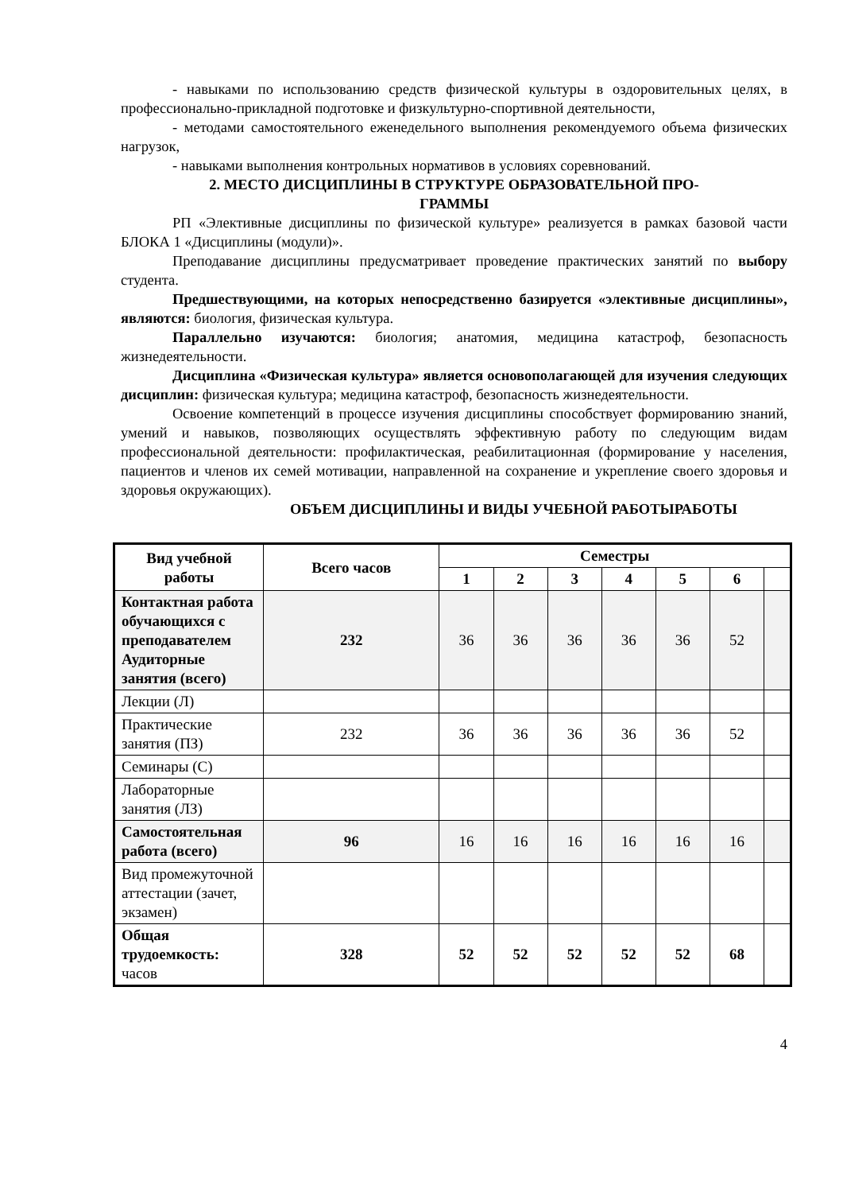- навыками по использованию средств физической культуры в оздоровительных целях, в профессионально-прикладной подготовке и физкультурно-спортивной деятельности,
- методами самостоятельного еженедельного выполнения рекомендуемого объема физических нагрузок,
- навыками выполнения контрольных нормативов в условиях соревнований.
2. МЕСТО ДИСЦИПЛИНЫ В СТРУКТУРЕ ОБРАЗОВАТЕЛЬНОЙ ПРО-
ГРАММЫ
РП «Элективные дисциплины по физической культуре» реализуется в рамках базовой части БЛОКА 1 «Дисциплины (модули)».
Преподавание дисциплины предусматривает проведение практических занятий по выбору студента.
Предшествующими, на которых непосредственно базируется «элективные дисциплины», являются: биология, физическая культура.
Параллельно изучаются: биология; анатомия, медицина катастроф, безопасность жизнедеятельности.
Дисциплина «Физическая культура» является основополагающей для изучения следующих дисциплин: физическая культура; медицина катастроф, безопасность жизнедеятельности.
Освоение компетенций в процессе изучения дисциплины способствует формированию знаний, умений и навыков, позволяющих осуществлять эффективную работу по следующим видам профессиональной деятельности: профилактическая, реабилитационная (формирование у населения, пациентов и членов их семей мотивации, направленной на сохранение и укрепление своего здоровья и здоровья окружающих).
ОБЪЕМ ДИСЦИПЛИНЫ И ВИДЫ УЧЕБНОЙ РАБОТЫРАБОТЫ
| Вид учебной работы | Всего часов | Семестры | | | | | | |
| --- | --- | --- | --- | --- | --- | --- | --- | --- |
| | | 1 | 2 | 3 | 4 | 5 | 6 | |
| Контактная работа обучающихся с преподавателем Аудиторные занятия (всего) | 232 | 36 | 36 | 36 | 36 | 36 | 52 | |
| Лекции (Л) | | | | | | | | |
| Практические занятия (ПЗ) | 232 | 36 | 36 | 36 | 36 | 36 | 52 | |
| Семинары (С) | | | | | | | | |
| Лабораторные занятия (ЛЗ) | | | | | | | | |
| Самостоятельная работа (всего) | 96 | 16 | 16 | 16 | 16 | 16 | 16 | |
| Вид промежуточной аттестации (зачет, экзамен) | | | | | | | | |
| Общая трудоемкость: часов | 328 | 52 | 52 | 52 | 52 | 52 | 68 | |
4